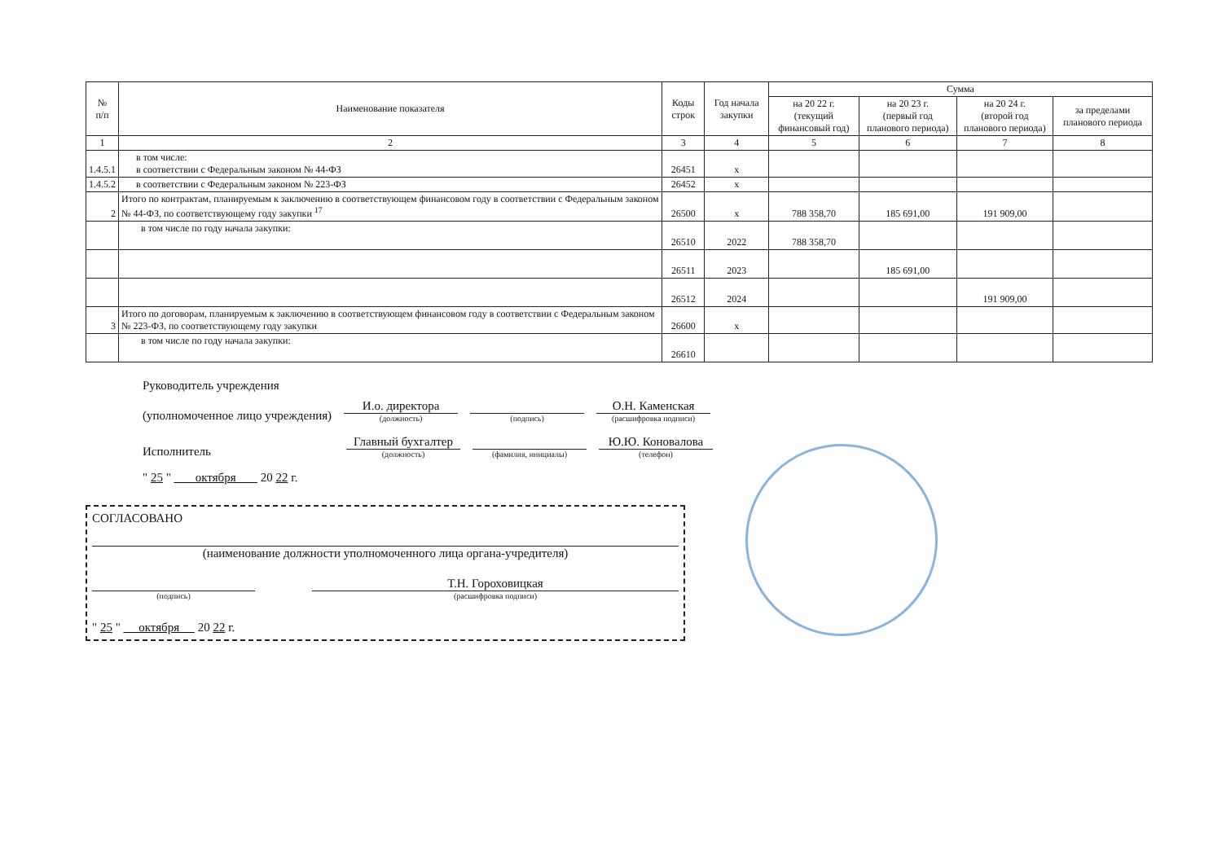| № п/п | Наименование показателя | Коды строк | Год начала закупки | Сумма | | | |
| --- | --- | --- | --- | --- | --- | --- | --- |
| | | | | на 20 22 г. (текущий финансовый год) | на 20 23 г. (первый год планового периода) | на 20 24 г. (второй год планового периода) | за пределами планового периода |
| 1 | 2 | 3 | 4 | 5 | 6 | 7 | 8 |
| 1.4.5.1 | в том числе: в соответствии с Федеральным законом № 44-ФЗ | 26451 | x | | | | |
| 1.4.5.2 | в соответствии с Федеральным законом № 223-ФЗ | 26452 | x | | | | |
| 2 | Итого по контрактам, планируемым к заключению в соответствующем финансовом году в соответствии с Федеральным законом № 44-ФЗ, по соответствующему году закупки <sup>17</sup> | 26500 | x | 788 358,70 | 185 691,00 | 191 909,00 | |
| | в том числе по году начала закупки: | 26510 | 2022 | 788 358,70 | | | |
| | | 26511 | 2023 | | 185 691,00 | | |
| | | 26512 | 2024 | | | 191 909,00 | |
| 3 | Итого по договорам, планируемым к заключению в соответствующем финансовом году в соответствии с Федеральным законом № 223-ФЗ, по соответствующему году закупки | 26600 | x | | | | |
| | в том числе по году начала закупки: | 26610 | | | | | |
Руководитель учреждения
(уполномоченное лицо учреждения)
И.о. директора
(должность)
(подпись)
О.Н. Каменская
(расшифровка подписи)
Исполнитель
Главный бухгалтер
(должность)
(фамилия, инициалы)
Ю.Ю. Коновалова
(телефон)
" 25 " октября 20 22 г.
СОГЛАСОВАНО
(наименование должности уполномоченного лица органа-учредителя)
(подпись)
Т.Н. Гороховицкая
(расшифровка подписи)
" 25 " октября 20 22 г.